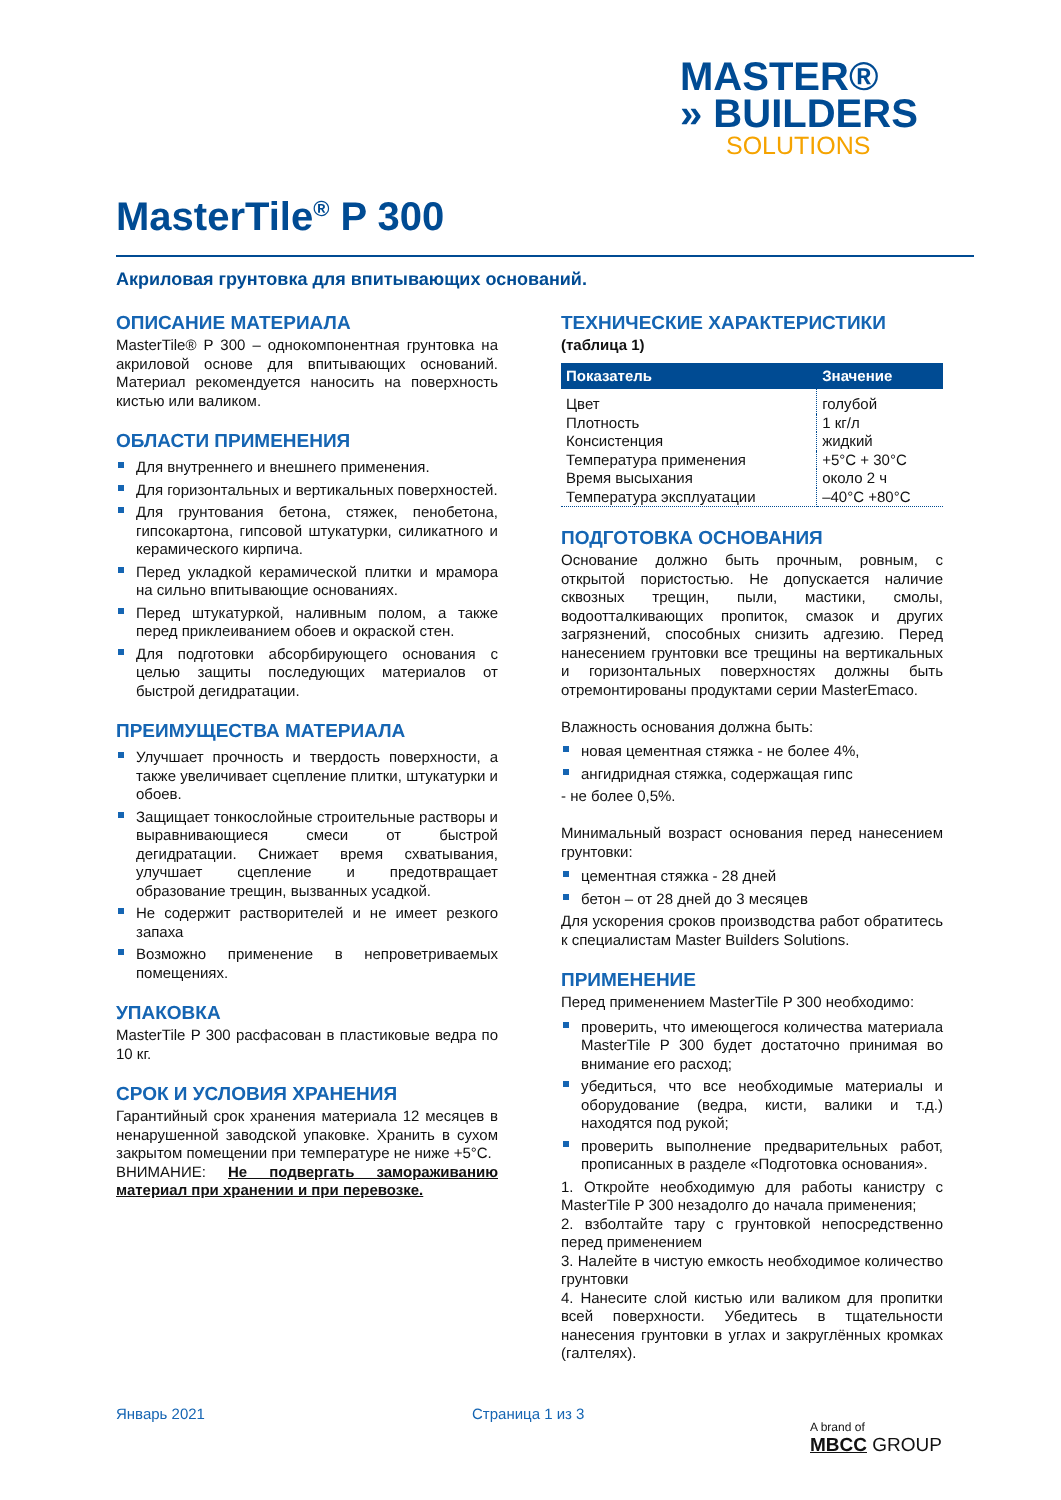MASTER®
» BUILDERS
SOLUTIONS
MasterTile<sup>®</sup> P 300
Акриловая грунтовка для впитывающих оснований.
ОПИСАНИЕ МАТЕРИАЛА
MasterTile® P 300 – однокомпонентная грунтовка на акриловой основе для впитывающих оснований. Материал рекомендуется наносить на поверхность кистью или валиком.
ОБЛАСТИ ПРИМЕНЕНИЯ
Для внутреннего и внешнего применения.
Для горизонтальных и вертикальных поверхностей.
Для грунтования бетона, стяжек, пенобетона, гипсокартона, гипсовой штукатурки, силикатного и керамического кирпича.
Перед укладкой керамической плитки и мрамора на сильно впитывающие основаниях.
Перед штукатуркой, наливным полом, а также перед приклеиванием обоев и окраской стен.
Для подготовки абсорбирующего основания с целью защиты последующих материалов от быстрой дегидратации.
ПРЕИМУЩЕСТВА МАТЕРИАЛА
Улучшает прочность и твердость поверхности, а также увеличивает сцепление плитки, штукатурки и обоев.
Защищает тонкослойные строительные растворы и выравнивающиеся смеси от быстрой дегидратации. Снижает время схватывания, улучшает сцепление и предотвращает образование трещин, вызванных усадкой.
Не содержит растворителей и не имеет резкого запаха
Возможно применение в непроветриваемых помещениях.
УПАКОВКА
MasterTile P 300 расфасован в пластиковые ведра по 10 кг.
СРОК И УСЛОВИЯ ХРАНЕНИЯ
Гарантийный срок хранения материала 12 месяцев в ненарушенной заводской упаковке. Хранить в сухом закрытом помещении при температуре не ниже +5°С.
ВНИМАНИЕ: Не подвергать замораживанию материал при хранении и при перевозке.
ТЕХНИЧЕСКИЕ ХАРАКТЕРИСТИКИ
(таблица 1)
| Показатель | Значение |
| --- | --- |
| Цвет | голубой |
| Плотность | 1 кг/л |
| Консистенция | жидкий |
| Температура применения | +5°С + 30°С |
| Время высыхания | около 2 ч |
| Температура эксплуатации | –40°С +80°С |
ПОДГОТОВКА ОСНОВАНИЯ
Основание должно быть прочным, ровным, с открытой пористостью. Не допускается наличие сквозных трещин, пыли, мастики, смолы, водоотталкивающих пропиток, смазок и других загрязнений, способных снизить адгезию. Перед нанесением грунтовки все трещины на вертикальных и горизонтальных поверхностях должны быть отремонтированы продуктами серии MasterEmaco.
Влажность основания должна быть:
новая цементная стяжка - не более 4%,
ангидридная стяжка, содержащая гипс
- не более 0,5%.
Минимальный возраст основания перед нанесением грунтовки:
цементная стяжка - 28 дней
бетон – от 28 дней до 3 месяцев
Для ускорения сроков производства работ обратитесь к специалистам Master Builders Solutions.
ПРИМЕНЕНИЕ
Перед применением MasterTile P 300 необходимо:
проверить, что имеющегося количества материала MasterTile P 300 будет достаточно принимая во внимание его расход;
убедиться, что все необходимые материалы и оборудование (ведра, кисти, валики и т.д.) находятся под рукой;
проверить выполнение предварительных работ, прописанных в разделе «Подготовка основания».
1. Откройте необходимую для работы канистру с MasterTile P 300 незадолго до начала применения;
2. взболтайте тару с грунтовкой непосредственно перед применением
3. Налейте в чистую емкость необходимое количество грунтовки
4. Нанесите слой кистью или валиком для пропитки всей поверхности. Убедитесь в тщательности нанесения грунтовки в углах и закруглённых кромках (галтелях).
Январь 2021 Страница 1 из 3
A brand of
MBCC GROUP